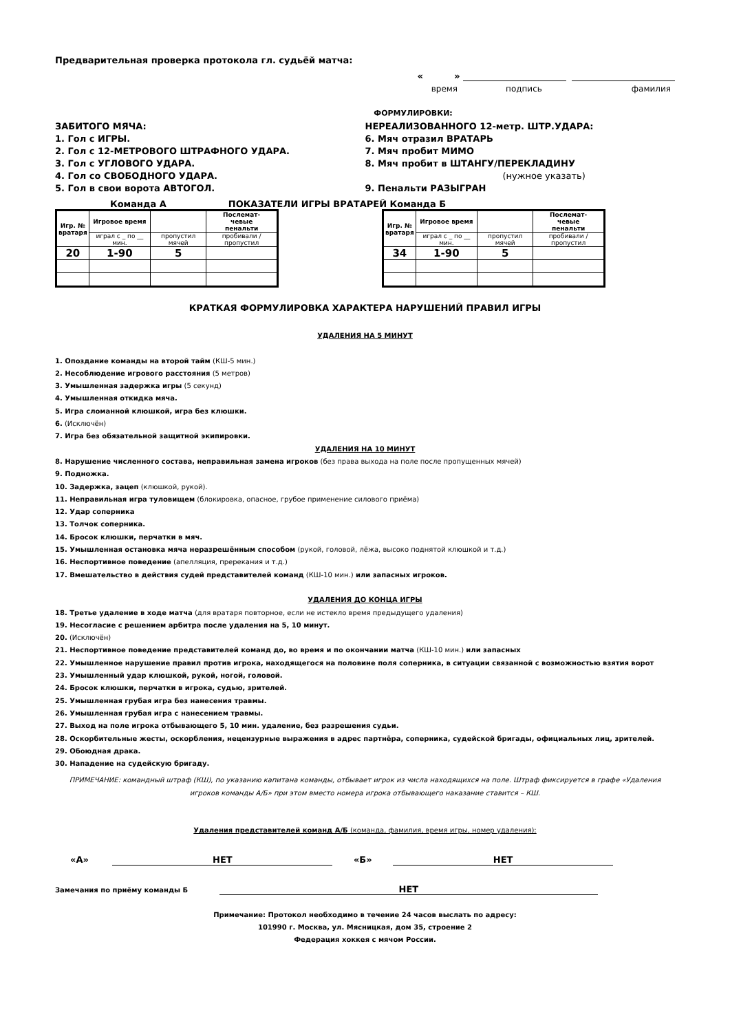Предварительная проверка протокола гл. судьёй матча:
« »
время подпись фамилия
ФОРМУЛИРОВКИ:
ЗАБИТОГО МЯЧА:
1. Гол с ИГРЫ.
2. Гол с 12-МЕТРОВОГО ШТРАФНОГО УДАРА.
3. Гол с УГЛОВОГО УДАРА.
4. Гол со СВОБОДНОГО УДАРА.
5. Гол в свои ворота АВТОГОЛ.
НЕРЕАЛИЗОВАННОГО 12-метр. ШТР.УДАРА:
6. Мяч отразил ВРАТАРЬ
7. Мяч пробит МИМО
8. Мяч пробит в ШТАНГУ/ПЕРЕКЛАДИНУ
(нужное указать)
9. Пенальти РАЗЫГРАН
Команда А ПОКАЗАТЕЛИ ИГРЫ ВРАТАРЕЙ Команда Б
| Игр. № вратаря | Игровое время | | Послемат- чевые пенальти |
| --- | --- | --- | --- |
| | играл с _ по __ мин. | пропустил мячей | пробивали /пропустил |
| 20 | 1-90 | 5 | |
| Игр. № вратаря | Игровое время | | Послемат- чевые пенальти |
| --- | --- | --- | --- |
| | играл с _ по __ мин. | пропустил мячей | пробивали /пропустил |
| 34 | 1-90 | 5 | |
КРАТКАЯ ФОРМУЛИРОВКА ХАРАКТЕРА НАРУШЕНИЙ ПРАВИЛ ИГРЫ
УДАЛЕНИЯ НА 5 МИНУТ
1. Опоздание команды на второй тайм (КШ-5 мин.)
2. Несоблюдение игрового расстояния (5 метров)
3. Умышленная задержка игры (5 секунд)
4. Умышленная откидка мяча.
5. Игра сломанной клюшкой, игра без клюшки.
6. (Исключён)
7. Игра без обязательной защитной экипировки.
УДАЛЕНИЯ НА 10 МИНУТ
8. Нарушение численного состава, неправильная замена игроков (без права выхода на поле после пропущенных мячей)
9. Подножка.
10. Задержка, зацеп (клюшкой, рукой).
11. Неправильная игра туловищем (блокировка, опасное, грубое применение силового приёма)
12. Удар соперника
13. Толчок соперника.
14. Бросок клюшки, перчатки в мяч.
15. Умышленная остановка мяча неразрешённым способом (рукой, головой, лёжа, высоко поднятой клюшкой и т.д.)
16. Неспортивное поведение (апелляция, пререкания и т.д.)
17. Вмешательство в действия судей представителей команд (КШ-10 мин.) или запасных игроков.
УДАЛЕНИЯ ДО КОНЦА ИГРЫ
18. Третье удаление в ходе матча (для вратаря повторное, если не истекло время предыдущего удаления)
19. Несогласие с решением арбитра после удаления на 5, 10 минут.
20. (Исключён)
21. Неспортивное поведение представителей команд до, во время и по окончании матча (КШ-10 мин.) или запасных
22. Умышленное нарушение правил против игрока, находящегося на половине поля соперника, в ситуации связанной с возможностью взятия ворот
23. Умышленный удар клюшкой, рукой, ногой, головой.
24. Бросок клюшки, перчатки в игрока, судью, зрителей.
25. Умышленная грубая игра без нанесения травмы.
26. Умышленная грубая игра с нанесением травмы.
27. Выход на поле игрока отбывающего 5, 10 мин. удаление, без разрешения судьи.
28. Оскорбительные жесты, оскорбления, нецензурные выражения в адрес партнёра, соперника, судейской бригады, официальных лиц, зрителей.
29. Обоюдная драка.
30. Нападение на судейскую бригаду.
ПРИМЕЧАНИЕ: командный штраф (КШ), по указанию капитана команды, отбывает игрок из числа находящихся на поле. Штраф фиксируется в графе «Удаления игроков команды А/Б» при этом вместо номера игрока отбывающего наказание ставится – КШ.
Удаления представителей команд А/Б (команда, фамилия, время игры, номер удаления):
«А» НЕТ «Б» НЕТ
Замечания по приёму команды Б НЕТ
Примечание: Протокол необходимо в течение 24 часов выслать по адресу:
101990 г. Москва, ул. Мясницкая, дом 35, строение 2
Федерация хоккея с мячом России.